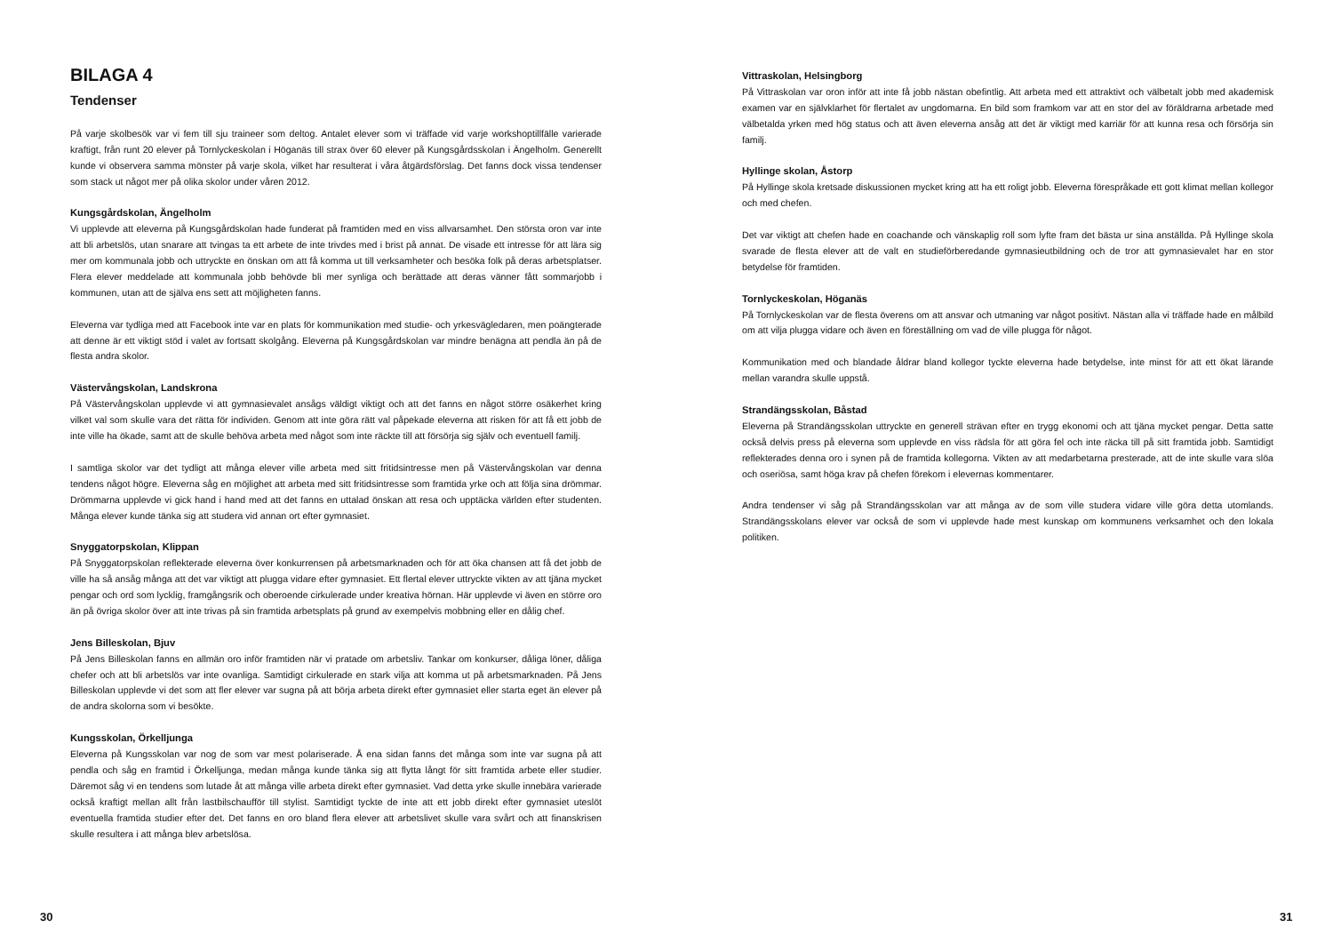BILAGA 4
Tendenser
På varje skolbesök var vi fem till sju traineer som deltog. Antalet elever som vi träffade vid varje workshoptillfälle varierade kraftigt, från runt 20 elever på Tornlyckeskolan i Höganäs till strax över 60 elever på Kungsgårdsskolan i Ängelholm. Generellt kunde vi observera samma mönster på varje skola, vilket har resulterat i våra åtgärdsförslag. Det fanns dock vissa tendenser som stack ut något mer på olika skolor under våren 2012.
Kungsgårdskolan, Ängelholm
Vi upplevde att eleverna på Kungsgårdskolan hade funderat på framtiden med en viss allvarsamhet. Den största oron var inte att bli arbetslös, utan snarare att tvingas ta ett arbete de inte trivdes med i brist på annat. De visade ett intresse för att lära sig mer om kommunala jobb och uttryckte en önskan om att få komma ut till verksamheter och besöka folk på deras arbetsplatser. Flera elever meddelade att kommunala jobb behövde bli mer synliga och berättade att deras vänner fått sommarjobb i kommunen, utan att de själva ens sett att möjligheten fanns.
Eleverna var tydliga med att Facebook inte var en plats för kommunikation med studie- och yrkesvägledaren, men poängterade att denne är ett viktigt stöd i valet av fortsatt skolgång. Eleverna på Kungsgårdskolan var mindre benägna att pendla än på de flesta andra skolor.
Västervångskolan, Landskrona
På Västervångskolan upplevde vi att gymnasievalet ansågs väldigt viktigt och att det fanns en något större osäkerhet kring vilket val som skulle vara det rätta för individen. Genom att inte göra rätt val påpekade eleverna att risken för att få ett jobb de inte ville ha ökade, samt att de skulle behöva arbeta med något som inte räckte till att försörja sig själv och eventuell familj.
I samtliga skolor var det tydligt att många elever ville arbeta med sitt fritidsintresse men på Västervångskolan var denna tendens något högre. Eleverna såg en möjlighet att arbeta med sitt fritidsintresse som framtida yrke och att följa sina drömmar. Drömmarna upplevde vi gick hand i hand med att det fanns en uttalad önskan att resa och upptäcka världen efter studenten. Många elever kunde tänka sig att studera vid annan ort efter gymnasiet.
Snyggatorpskolan, Klippan
På Snyggatorpskolan reflekterade eleverna över konkurrensen på arbetsmarknaden och för att öka chansen att få det jobb de ville ha så ansåg många att det var viktigt att plugga vidare efter gymnasiet. Ett flertal elever uttryckte vikten av att tjäna mycket pengar och ord som lycklig, framgångsrik och oberoende cirkulerade under kreativa hörnan. Här upplevde vi även en större oro än på övriga skolor över att inte trivas på sin framtida arbetsplats på grund av exempelvis mobbning eller en dålig chef.
Jens Billeskolan, Bjuv
På Jens Billeskolan fanns en allmän oro inför framtiden när vi pratade om arbetsliv. Tankar om konkurser, dåliga löner, dåliga chefer och att bli arbetslös var inte ovanliga. Samtidigt cirkulerade en stark vilja att komma ut på arbetsmarknaden. På Jens Billeskolan upplevde vi det som att fler elever var sugna på att börja arbeta direkt efter gymnasiet eller starta eget än elever på de andra skolorna som vi besökte.
Kungsskolan, Örkelljunga
Eleverna på Kungsskolan var nog de som var mest polariserade. Å ena sidan fanns det många som inte var sugna på att pendla och såg en framtid i Örkelljunga, medan många kunde tänka sig att flytta långt för sitt framtida arbete eller studier. Däremot såg vi en tendens som lutade åt att många ville arbeta direkt efter gymnasiet. Vad detta yrke skulle innebära varierade också kraftigt mellan allt från lastbilschaufför till stylist. Samtidigt tyckte de inte att ett jobb direkt efter gymnasiet uteslöt eventuella framtida studier efter det. Det fanns en oro bland flera elever att arbetslivet skulle vara svårt och att finanskrisen skulle resultera i att många blev arbetslösa.
Vittraskolan, Helsingborg
På Vittraskolan var oron inför att inte få jobb nästan obefintlig. Att arbeta med ett attraktivt och välbetalt jobb med akademisk examen var en självklarhet för flertalet av ungdomarna. En bild som framkom var att en stor del av föräldrarna arbetade med välbetalda yrken med hög status och att även eleverna ansåg att det är viktigt med karriär för att kunna resa och försörja sin familj.
Hyllinge skolan, Åstorp
På Hyllinge skola kretsade diskussionen mycket kring att ha ett roligt jobb. Eleverna förespråkade ett gott klimat mellan kollegor och med chefen.
Det var viktigt att chefen hade en coachande och vänskaplig roll som lyfte fram det bästa ur sina anställda. På Hyllinge skola svarade de flesta elever att de valt en studieförberedande gymnasieutbildning och de tror att gymnasievalet har en stor betydelse för framtiden.
Tornlyckeskolan, Höganäs
På Tornlyckeskolan var de flesta överens om att ansvar och utmaning var något positivt. Nästan alla vi träffade hade en målbild om att vilja plugga vidare och även en föreställning om vad de ville plugga för något.
Kommunikation med och blandade åldrar bland kollegor tyckte eleverna hade betydelse, inte minst för att ett ökat lärande mellan varandra skulle uppstå.
Strandängsskolan, Båstad
Eleverna på Strandängsskolan uttryckte en generell strävan efter en trygg ekonomi och att tjäna mycket pengar. Detta satte också delvis press på eleverna som upplevde en viss rädsla för att göra fel och inte räcka till på sitt framtida jobb. Samtidigt reflekterades denna oro i synen på de framtida kollegorna. Vikten av att medarbetarna presterade, att de inte skulle vara slöa och oseriösa, samt höga krav på chefen förekom i elevernas kommentarer.
Andra tendenser vi såg på Strandängsskolan var att många av de som ville studera vidare ville göra detta utomlands. Strandängsskolans elever var också de som vi upplevde hade mest kunskap om kommunens verksamhet och den lokala politiken.
30 31